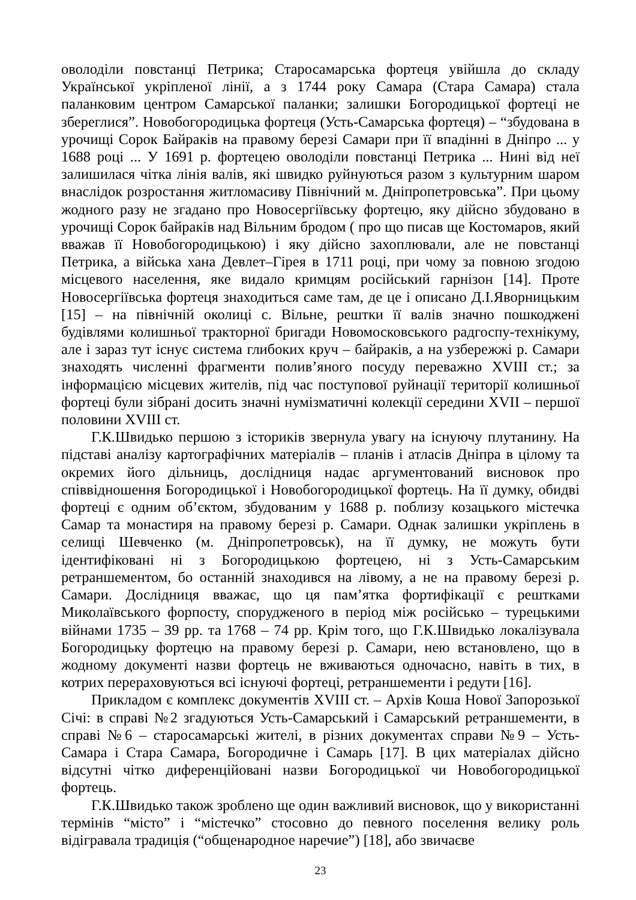оволоділи повстанці Петрика; Старосамарська фортеця увійшла до складу Української укріпленої лінії, а з 1744 року Самара (Стара Самара) стала паланковим центром Самарської паланки; залишки Богородицької фортеці не збереглися”. Новобогородицька фортеця (Усть-Самарська фортеця) – “збудована в урочищі Сорок Байраків на правому березі Самари при її впадінні в Дніпро ... у 1688 році ... У 1691 р. фортецею оволоділи повстанці Петрика ... Нині від неї залишилася чітка лінія валів, які швидко руйнуються разом з культурним шаром внаслідок розростання житломасиву Північний м. Дніпропетровська”. При цьому жодного разу не згадано про Новосергіївську фортецю, яку дійсно збудовано в урочищі Сорок байраків над Вільним бродом ( про що писав ще Костомаров, який вважав її Новобогородицькою) і яку дійсно захоплювали, але не повстанці Петрика, а війська хана Девлет–Гірея в 1711 році, при чому за повною згодою місцевого населення, яке видало кримцям російський гарнізон [14]. Проте Новосергіївська фортеця знаходиться саме там, де це і описано Д.І.Яворницьким [15] – на північній околиці с. Вільне, рештки її валів значно пошкоджені будівлями колишньої тракторної бригади Новомосковського радгоспу-технікуму, але і зараз тут існує система глибоких круч – байраків, а на узбережжі р. Самари знаходять численні фрагменти полив’яного посуду переважно XVIII ст.; за інформацією місцевих жителів, під час поступової руйнації території колишньої фортеці були зібрані досить значні нумізматичні колекції середини XVII – першої половини XVIII ст.
Г.К.Швидько першою з істориків звернула увагу на існуючу плутанину. На підставі аналізу картографічних матеріалів – планів і атласів Дніпра в цілому та окремих його дільниць, дослідниця надає аргументований висновок про співвідношення Богородицької і Новобогородицької фортець. На її думку, обидві фортеці є одним об’єктом, збудованим у 1688 р. поблизу козацького містечка Самар та монастиря на правому березі р. Самари. Однак залишки укріплень в селищі Шевченко (м. Дніпропетровськ), на її думку, не можуть бути ідентифіковані ні з Богородицькою фортецею, ні з Усть-Самарським ретраншементом, бо останній знаходився на лівому, а не на правому березі р. Самари. Дослідниця вважає, що ця пам’ятка фортифікації є рештками Миколаївського форпосту, спорудженого в період між російсько – турецькими війнами 1735 – 39 рр. та 1768 – 74 рр. Крім того, що Г.К.Швидько локалізувала Богородицьку фортецю на правому березі р. Самари, нею встановлено, що в жодному документі назви фортець не вживаються одночасно, навіть в тих, в котрих перераховуються всі існуючі фортеці, ретраншементи і редути [16].
Прикладом є комплекс документів XVIII ст. – Архів Коша Нової Запорозької Січі: в справі №2 згадуються Усть-Самарський і Самарський ретраншементи, в справі №6 – старосамарські жителі, в різних документах справи №9 – Усть-Самара і Стара Самара, Богородичне і Самарь [17]. В цих матеріалах дійсно відсутні чітко диференційовані назви Богородицької чи Новобогородицької фортець.
Г.К.Швидько також зроблено ще один важливий висновок, що у використанні термінів “місто” і “містечко” стосовно до певного поселення велику роль відігравала традиція (“общенародное наречие”) [18], або звичаєве
23